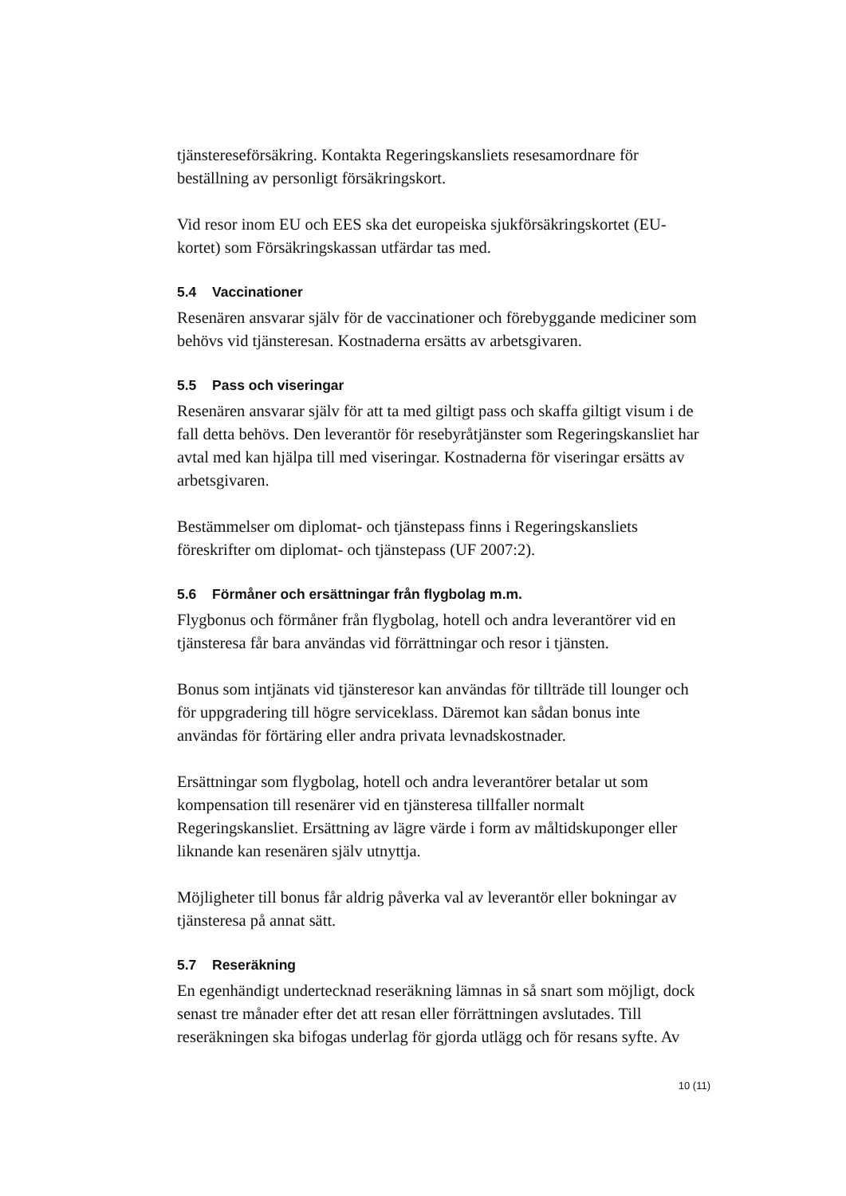tjänstereseförsäkring. Kontakta Regeringskansliets resesamordnare för beställning av personligt försäkringskort.
Vid resor inom EU och EES ska det europeiska sjukförsäkringskortet (EU-kortet) som Försäkringskassan utfärdar tas med.
5.4 Vaccinationer
Resenären ansvarar själv för de vaccinationer och förebyggande mediciner som behövs vid tjänsteresan. Kostnaderna ersätts av arbetsgivaren.
5.5 Pass och viseringar
Resenären ansvarar själv för att ta med giltigt pass och skaffa giltigt visum i de fall detta behövs. Den leverantör för resebyråtjänster som Regeringskansliet har avtal med kan hjälpa till med viseringar. Kostnaderna för viseringar ersätts av arbetsgivaren.
Bestämmelser om diplomat- och tjänstepass finns i Regeringskansliets föreskrifter om diplomat- och tjänstepass (UF 2007:2).
5.6 Förmåner och ersättningar från flygbolag m.m.
Flygbonus och förmåner från flygbolag, hotell och andra leverantörer vid en tjänsteresa får bara användas vid förrättningar och resor i tjänsten.
Bonus som intjänats vid tjänsteresor kan användas för tillträde till lounger och för uppgradering till högre serviceklass. Däremot kan sådan bonus inte användas för förtäring eller andra privata levnadskostnader.
Ersättningar som flygbolag, hotell och andra leverantörer betalar ut som kompensation till resenärer vid en tjänsteresa tillfaller normalt Regeringskansliet. Ersättning av lägre värde i form av måltidskuponger eller liknande kan resenären själv utnyttja.
Möjligheter till bonus får aldrig påverka val av leverantör eller bokningar av tjänsteresa på annat sätt.
5.7 Reseräkning
En egenhändigt undertecknad reseräkning lämnas in så snart som möjligt, dock senast tre månader efter det att resan eller förrättningen avslutades. Till reseräkningen ska bifogas underlag för gjorda utlägg och för resans syfte. Av
10 (11)